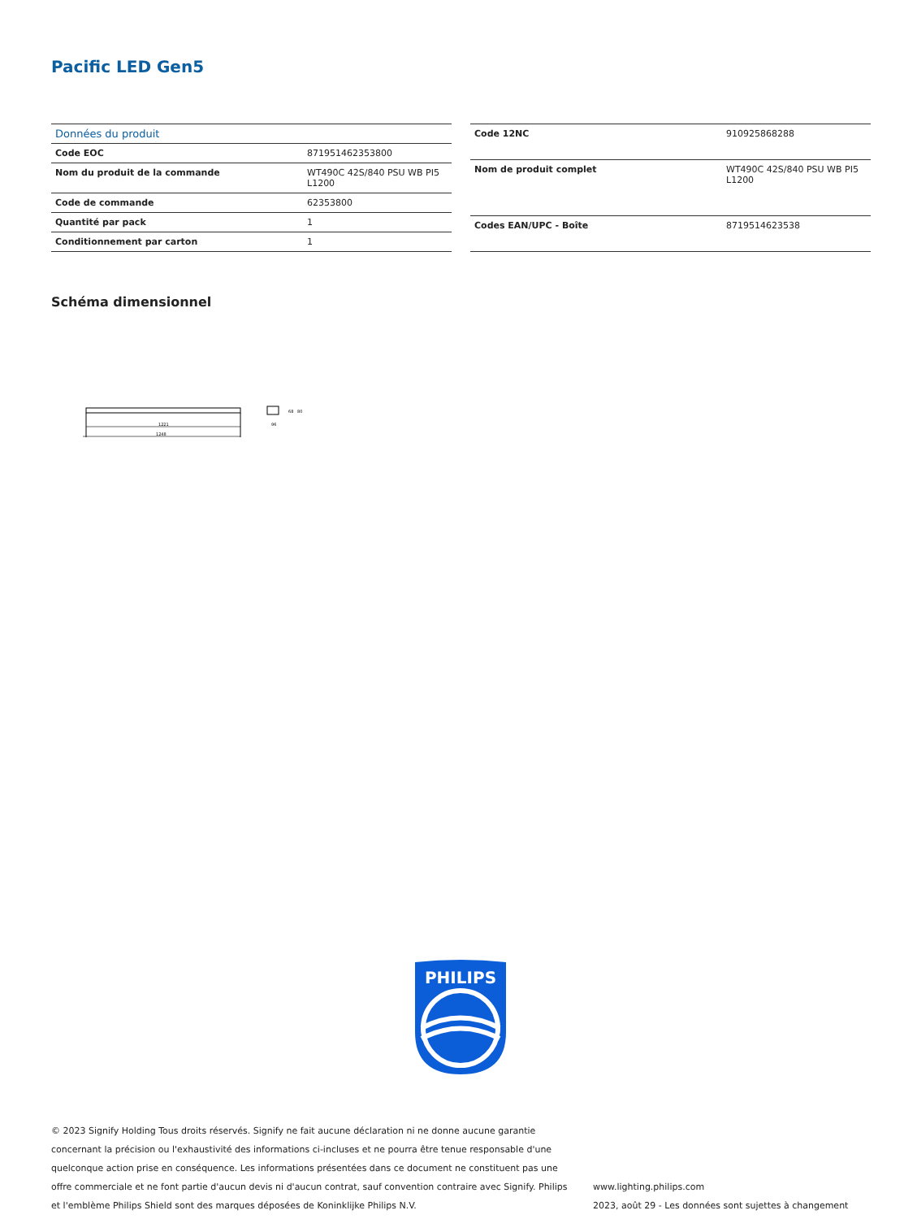Pacific LED Gen5
| Données du produit | |
| --- | --- |
| Code EOC | 871951462353800 |
| Nom du produit de la commande | WT490C 42S/840 PSU WB PI5 L1200 |
| Code de commande | 62353800 |
| Quantité par pack | 1 |
| Conditionnement par carton | 1 |
| Code 12NC | 910925868288 |
| Nom de produit complet | WT490C 42S/840 PSU WB PI5 L1200 |
| Codes EAN/UPC - Boîte | 8719514623538 |
Schéma dimensionnel
1221
1248
96
68
80
PHILIPS
© 2023 Signify Holding Tous droits réservés. Signify ne fait aucune déclaration ni ne donne aucune garantie concernant la précision ou l'exhaustivité des informations ci-incluses et ne pourra être tenue responsable d'une quelconque action prise en conséquence. Les informations présentées dans ce document ne constituent pas une offre commerciale et ne font partie d'aucun devis ni d'aucun contrat, sauf convention contraire avec Signify. Philips et l'emblème Philips Shield sont des marques déposées de Koninklijke Philips N.V.
www.lighting.philips.com
2023, août 29 - Les données sont sujettes à changement